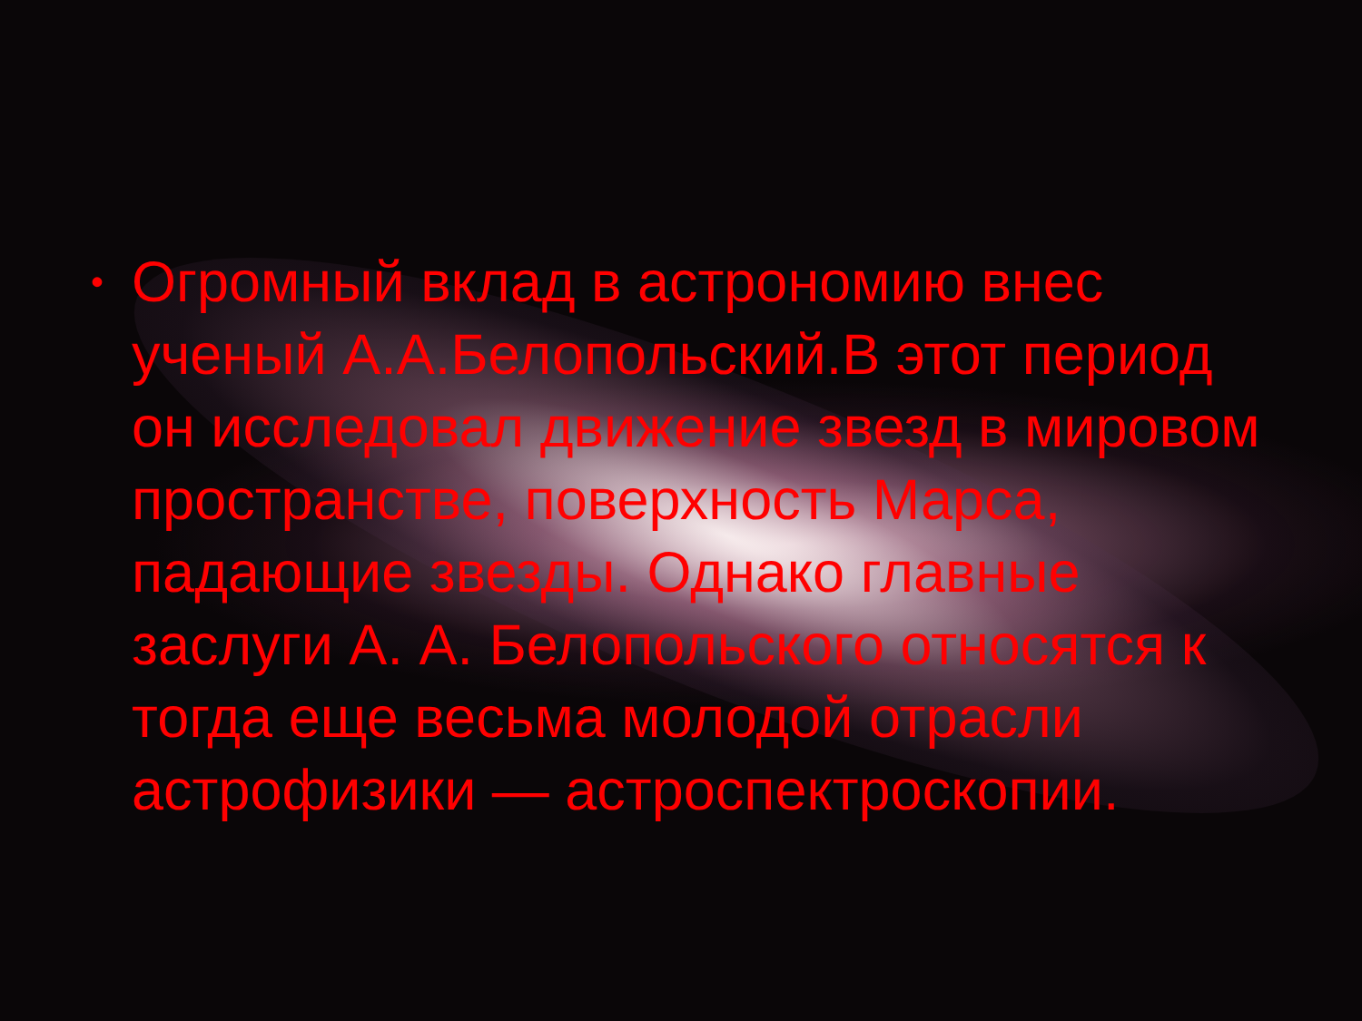• Огромный вклад в астрономию внес ученый А.А.Белопольский.В этот период он исследовал движение звезд в мировом пространстве, поверхность Марса, падающие звезды. Однако главные заслуги А. А. Белопольского относятся к тогда еще весьма молодой отрасли астрофизики — астроспектроскопии.